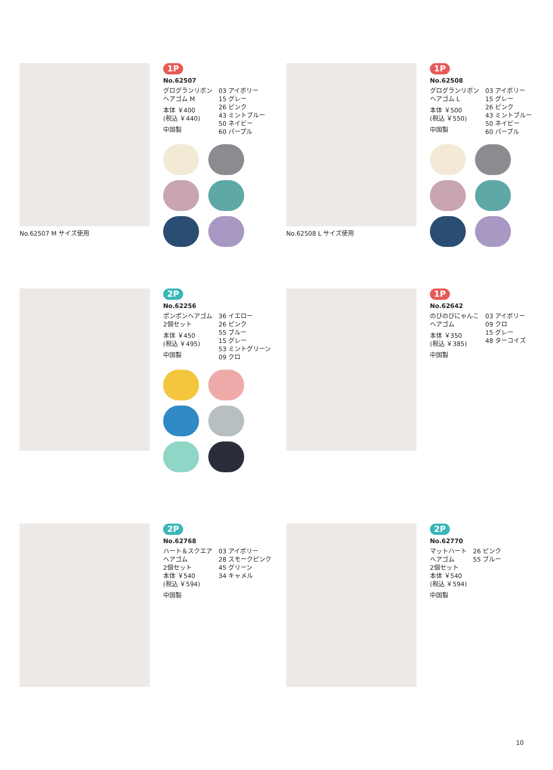No.62507 M サイズ使用
1P
No.62507
グログランリボン
ヘアゴム M
本体 ￥400
(税込 ￥440)
中国製
03 アイボリー
15 グレー
26 ピンク
43 ミントブルー
50 ネイビー
60 パープル
No.62508 L サイズ使用
1P
No.62508
グログランリボン
ヘアゴム L
本体 ￥500
(税込 ￥550)
中国製
03 アイボリー
15 グレー
26 ピンク
43 ミントブルー
50 ネイビー
60 パープル
2P
No.62256
ポンポンヘアゴム
2個セット
本体 ￥450
(税込 ￥495)
中国製
36 イエロー
26 ピンク
55 ブルー
15 グレー
53 ミントグリーン
09 クロ
1P
No.62642
のびのびにゃんこ
ヘアゴム
本体 ￥350
(税込 ￥385)
中国製
03 アイボリー
09 クロ
15 グレー
48 ターコイズ
2P
No.62768
ハート＆スクエア
ヘアゴム
2個セット
本体 ￥540
(税込 ￥594)
中国製
03 アイボリー
28 スモークピンク
45 グリーン
34 キャメル
2P
No.62770
マットハート
ヘアゴム
2個セット
本体 ￥540
(税込 ￥594)
中国製
26 ピンク
55 ブルー
10